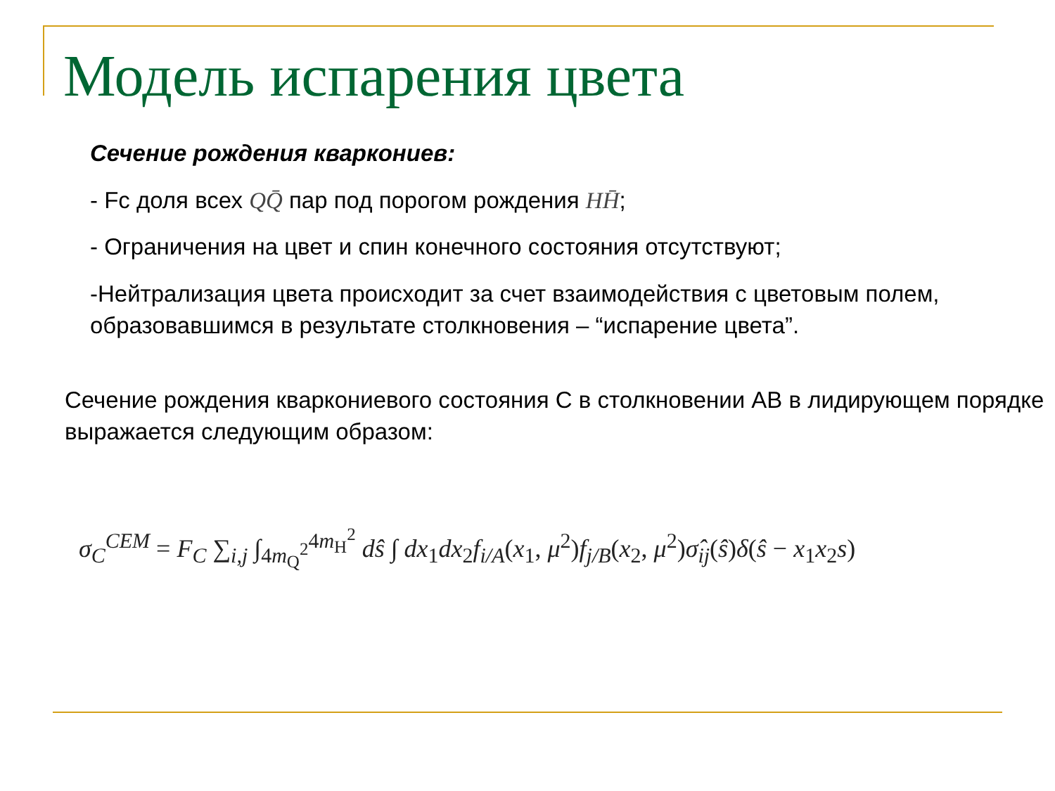Модель испарения цвета
Сечение рождения кваркониев:
- Fc доля всех QQ̄ пар под порогом рождения HH̄;
- Ограничения на цвет и спин конечного состояния отсутствуют;
-Нейтрализация цвета происходит за счет взаимодействия с цветовым полем, образовавшимся в результате столкновения – “испарение цвета”.
Сечение рождения кваркониевого состояния С в столкновении АВ в лидирующем порядке выражается следующим образом:
σ<sub>C</sub><sup>CEM</sup> = F<sub>C</sub> ∑<sub>i,j</sub> ∫<sub>4m<sub>Q</sub><sup>2</sup></sub><sup>4m<sub>H</sub><sup>2</sup></sup> dŝ ∫ dx<sub>1</sub>dx<sub>2</sub>f<sub>i/A</sub>(x<sub>1</sub>, μ<sup>2</sup>)f<sub>j/B</sub>(x<sub>2</sub>, μ<sup>2</sup>)σ̂<sub>ij</sub>(ŝ)δ(ŝ − x<sub>1</sub>x<sub>2</sub>s)